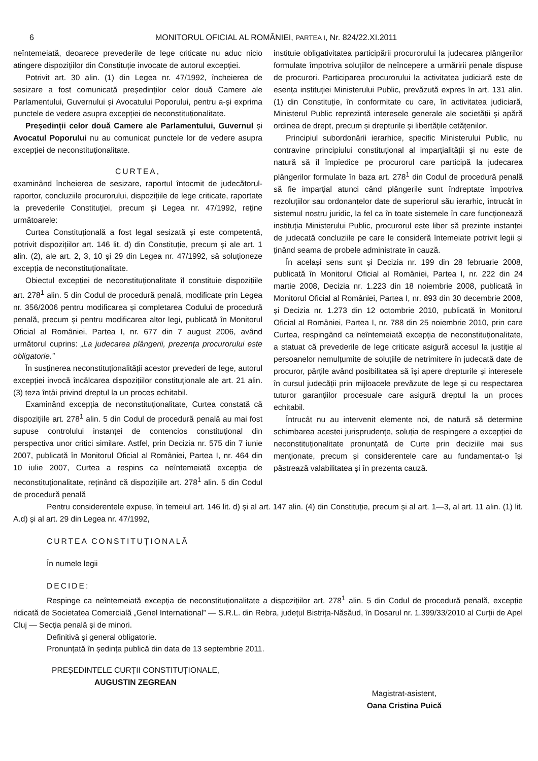6 MONITORUL OFICIAL AL ROMÂNIEI, PARTEA I, Nr. 824/22.XI.2011
neîntemeiată, deoarece prevederile de lege criticate nu aduc nicio atingere dispozițiilor din Constituție invocate de autorul excepției.
Potrivit art. 30 alin. (1) din Legea nr. 47/1992, încheierea de sesizare a fost comunicată președinților celor două Camere ale Parlamentului, Guvernului și Avocatului Poporului, pentru a-și exprima punctele de vedere asupra excepției de neconstituționalitate.
Președinții celor două Camere ale Parlamentului, Guvernul și Avocatul Poporului nu au comunicat punctele lor de vedere asupra excepției de neconstituționalitate.
CURTEA,
examinând încheierea de sesizare, raportul întocmit de judecătorul-raportor, concluziile procurorului, dispozițiile de lege criticate, raportate la prevederile Constituției, precum și Legea nr. 47/1992, reține următoarele:
Curtea Constituțională a fost legal sesizată și este competentă, potrivit dispozițiilor art. 146 lit. d) din Constituție, precum și ale art. 1 alin. (2), ale art. 2, 3, 10 și 29 din Legea nr. 47/1992, să soluționeze excepția de neconstituționalitate.
Obiectul excepției de neconstituționalitate îl constituie dispozițiile art. 278<sup>1</sup> alin. 5 din Codul de procedură penală, modificate prin Legea nr. 356/2006 pentru modificarea și completarea Codului de procedură penală, precum și pentru modificarea altor legi, publicată în Monitorul Oficial al României, Partea I, nr. 677 din 7 august 2006, având următorul cuprins: „La judecarea plângerii, prezența procurorului este obligatorie.”
În susținerea neconstituționalității acestor prevederi de lege, autorul excepției invocă încălcarea dispozițiilor constituționale ale art. 21 alin. (3) teza întâi privind dreptul la un proces echitabil.
Examinând excepția de neconstituționalitate, Curtea constată că dispozițiile art. 278<sup>1</sup> alin. 5 din Codul de procedură penală au mai fost supuse controlului instanței de contencios constituțional din perspectiva unor critici similare. Astfel, prin Decizia nr. 575 din 7 iunie 2007, publicată în Monitorul Oficial al României, Partea I, nr. 464 din 10 iulie 2007, Curtea a respins ca neîntemeiată excepția de neconstituționalitate, reținând că dispozițiile art. 278<sup>1</sup> alin. 5 din Codul de procedură penală
instituie obligativitatea participării procurorului la judecarea plângerilor formulate împotriva soluțiilor de neîncepere a urmăririi penale dispuse de procurori. Participarea procurorului la activitatea judiciară este de esența instituției Ministerului Public, prevăzută expres în art. 131 alin. (1) din Constituție, în conformitate cu care, în activitatea judiciară, Ministerul Public reprezintă interesele generale ale societății și apără ordinea de drept, precum și drepturile și libertățile cetățenilor.
Principiul subordonării ierarhice, specific Ministerului Public, nu contravine principiului constituțional al imparțialității și nu este de natură să îl împiedice pe procurorul care participă la judecarea plângerilor formulate în baza art. 278<sup>1</sup> din Codul de procedură penală să fie imparțial atunci când plângerile sunt îndreptate împotriva rezoluțiilor sau ordonanțelor date de superiorul său ierarhic, întrucât în sistemul nostru juridic, la fel ca în toate sistemele în care funcționează instituția Ministerului Public, procurorul este liber să prezinte instanței de judecată concluziile pe care le consideră întemeiate potrivit legii și ținând seama de probele administrate în cauză.
În același sens sunt și Decizia nr. 199 din 28 februarie 2008, publicată în Monitorul Oficial al României, Partea I, nr. 222 din 24 martie 2008, Decizia nr. 1.223 din 18 noiembrie 2008, publicată în Monitorul Oficial al României, Partea I, nr. 893 din 30 decembrie 2008, și Decizia nr. 1.273 din 12 octombrie 2010, publicată în Monitorul Oficial al României, Partea I, nr. 788 din 25 noiembrie 2010, prin care Curtea, respingând ca neîntemeiată excepția de neconstituționalitate, a statuat că prevederile de lege criticate asigură accesul la justiție al persoanelor nemulțumite de soluțiile de netrimitere în judecată date de procuror, părțile având posibilitatea să își apere drepturile și interesele în cursul judecății prin mijloacele prevăzute de lege și cu respectarea tuturor garanțiilor procesuale care asigură dreptul la un proces echitabil.
Întrucât nu au intervenit elemente noi, de natură să determine schimbarea acestei jurisprudențe, soluția de respingere a excepției de neconstituționalitate pronunțată de Curte prin deciziile mai sus menționate, precum și considerentele care au fundamentat-o își păstrează valabilitatea și în prezenta cauză.
Pentru considerentele expuse, în temeiul art. 146 lit. d) și al art. 147 alin. (4) din Constituție, precum și al art. 1—3, al art. 11 alin. (1) lit. A.d) și al art. 29 din Legea nr. 47/1992,
CURTEA CONSTITUȚIONALĂ
În numele legii
DECIDE:
Respinge ca neîntemeiată excepția de neconstituționalitate a dispozițiilor art. 278<sup>1</sup> alin. 5 din Codul de procedură penală, excepție ridicată de Societatea Comercială „Genel International” — S.R.L. din Rebra, județul Bistrița-Năsăud, în Dosarul nr. 1.399/33/2010 al Curții de Apel Cluj — Secția penală și de minori.
Definitivă și general obligatorie.
Pronunțată în ședința publică din data de 13 septembrie 2011.
PREȘEDINTELE CURȚII CONSTITUȚIONALE,
AUGUSTIN ZEGREAN
Magistrat-asistent,
Oana Cristina Puică